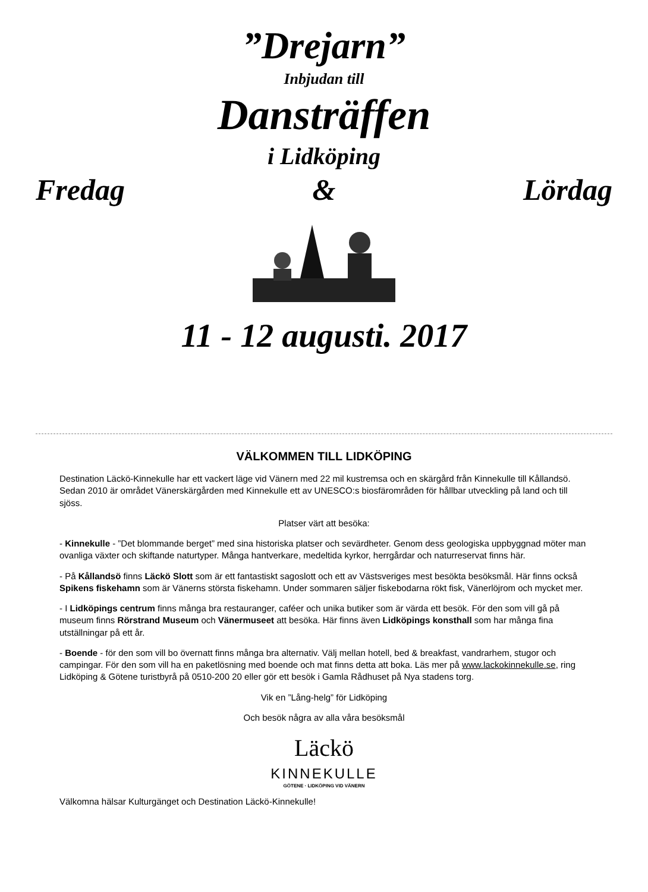”Drejarn”
Inbjudan till
Dansträffen
i Lidköping
Fredag & Lördag
11 - 12 augusti. 2017
VÄLKOMMEN TILL LIDKÖPING
Destination Läckö-Kinnekulle har ett vackert läge vid Vänern med 22 mil kustremsa och en skärgård från Kinnekulle till Kållandsö. Sedan 2010 är området Vänerskärgården med Kinnekulle ett av UNESCO:s biosfärområden för hållbar utveckling på land och till sjöss.
Platser värt att besöka:
- Kinnekulle - ”Det blommande berget” med sina historiska platser och sevärdheter. Genom dess geologiska uppbyggnad möter man ovanliga växter och skiftande naturtyper. Många hantverkare, medeltida kyrkor, herrgårdar och naturreservat finns här.
- På Kållandsö finns Läckö Slott som är ett fantastiskt sagoslott och ett av Västsveriges mest besökta besöksmål. Här finns också Spikens fiskehamn som är Vänerns största fiskehamn. Under sommaren säljer fiskebodarna rökt fisk, Vänerlöjrom och mycket mer.
- I Lidköpings centrum finns många bra restauranger, caféer och unika butiker som är värda ett besök. För den som vill gå på museum finns Rörstrand Museum och Vänermuseet att besöka. Här finns även Lidköpings konsthall som har många fina utställningar på ett år.
- Boende - för den som vill bo övernatt finns många bra alternativ. Välj mellan hotell, bed & breakfast, vandrarhem, stugor och campingar. För den som vill ha en paketlösning med boende och mat finns detta att boka. Läs mer på www.lackokinnekulle.se, ring Lidköping & Götene turistbyrå på 0510-200 20 eller gör ett besök i Gamla Rådhuset på Nya stadens torg.
Vik en ”Lång-helg” för Lidköping
Och besök några av alla våra besöksmål
Läckö
KINNEKULLE
GÖTENE · LIDKÖPING VID VÄNERN
Välkomna hälsar Kulturgänget och Destination Läckö-Kinnekulle!